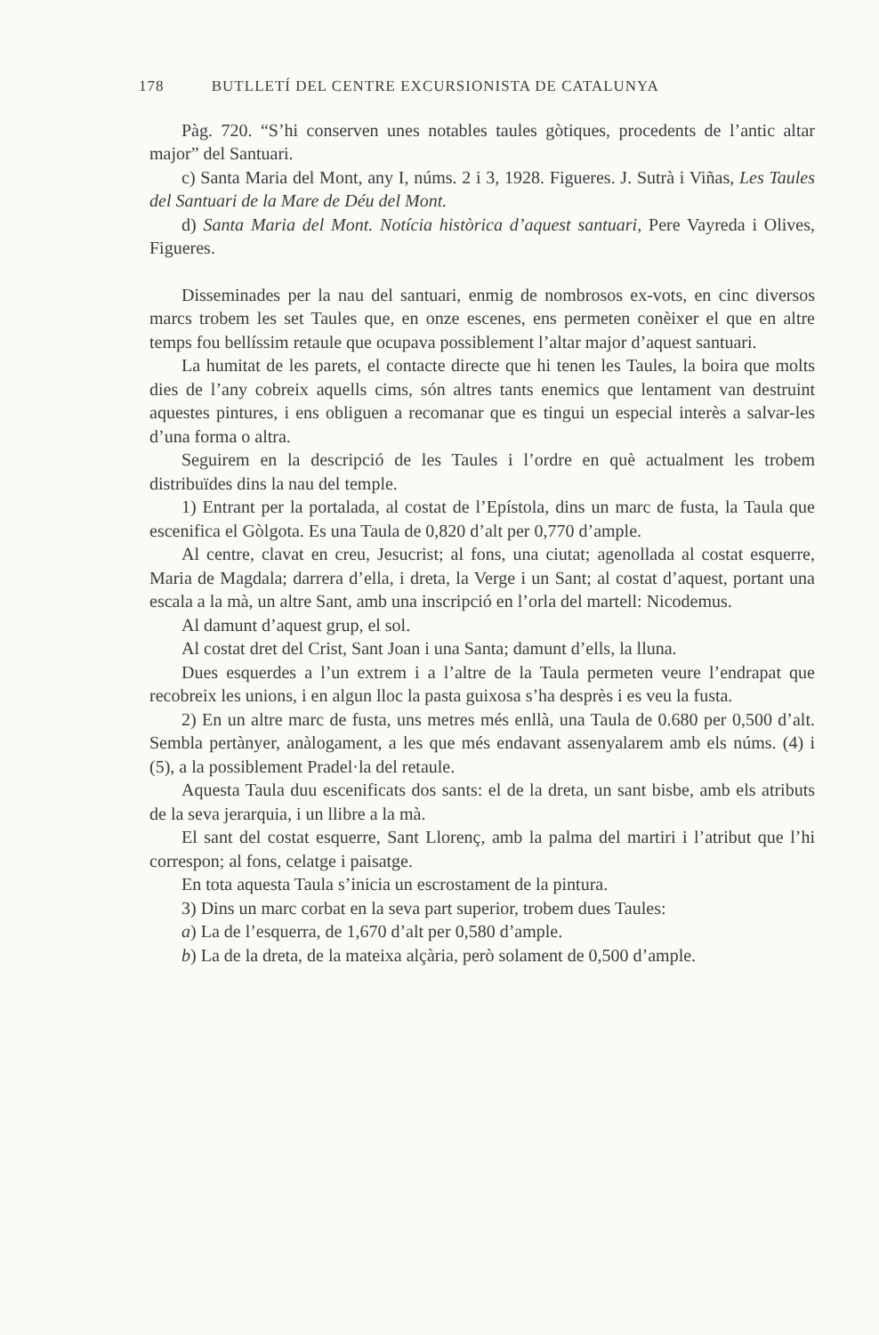178 BUTLLETÍ DEL CENTRE EXCURSIONISTA DE CATALUNYA
Pàg. 720. “S’hi conserven unes notables taules gòtiques, procedents de l’antic altar major” del Santuari.
c) Santa Maria del Mont, any I, núms. 2 i 3, 1928. Figueres. J. Sutrà i Viñas, Les Taules del Santuari de la Mare de Déu del Mont.
d) Santa Maria del Mont. Notícia històrica d’aquest santuari, Pere Vayreda i Olives, Figueres.
Disseminades per la nau del santuari, enmig de nombrosos ex-vots, en cinc diversos marcs trobem les set Taules que, en onze escenes, ens permeten conèixer el que en altre temps fou bellíssim retaule que ocupava possiblement l’altar major d’aquest santuari.
La humitat de les parets, el contacte directe que hi tenen les Taules, la boira que molts dies de l’any cobreix aquells cims, són altres tants enemics que lentament van destruint aquestes pintures, i ens obliguen a recomanar que es tingui un especial interès a salvar-les d’una forma o altra.
Seguirem en la descripció de les Taules i l’ordre en què actualment les trobem distribuïdes dins la nau del temple.
1) Entrant per la portalada, al costat de l’Epístola, dins un marc de fusta, la Taula que escenifica el Gòlgota. Es una Taula de 0,820 d’alt per 0,770 d’ample.
Al centre, clavat en creu, Jesucrist; al fons, una ciutat; agenollada al costat esquerre, Maria de Magdala; darrera d’ella, i dreta, la Verge i un Sant; al costat d’aquest, portant una escala a la mà, un altre Sant, amb una inscripció en l’orla del martell: Nicodemus.
Al damunt d’aquest grup, el sol.
Al costat dret del Crist, Sant Joan i una Santa; damunt d’ells, la lluna.
Dues esquerdes a l’un extrem i a l’altre de la Taula permeten veure l’endrapat que recobreix les unions, i en algun lloc la pasta guixosa s’ha desprès i es veu la fusta.
2) En un altre marc de fusta, uns metres més enllà, una Taula de 0.680 per 0,500 d’alt. Sembla pertànyer, anàlogament, a les que més endavant assenyalarem amb els núms. (4) i (5), a la possiblement Pradel·la del retaule.
Aquesta Taula duu escenificats dos sants: el de la dreta, un sant bisbe, amb els atributs de la seva jerarquia, i un llibre a la mà.
El sant del costat esquerre, Sant Llorenç, amb la palma del martiri i l’atribut que l’hi correspon; al fons, celatge i paisatge.
En tota aquesta Taula s’inicia un escrostament de la pintura.
3) Dins un marc corbat en la seva part superior, trobem dues Taules:
a) La de l’esquerra, de 1,670 d’alt per 0,580 d’ample.
b) La de la dreta, de la mateixa alçària, però solament de 0,500 d’ample.